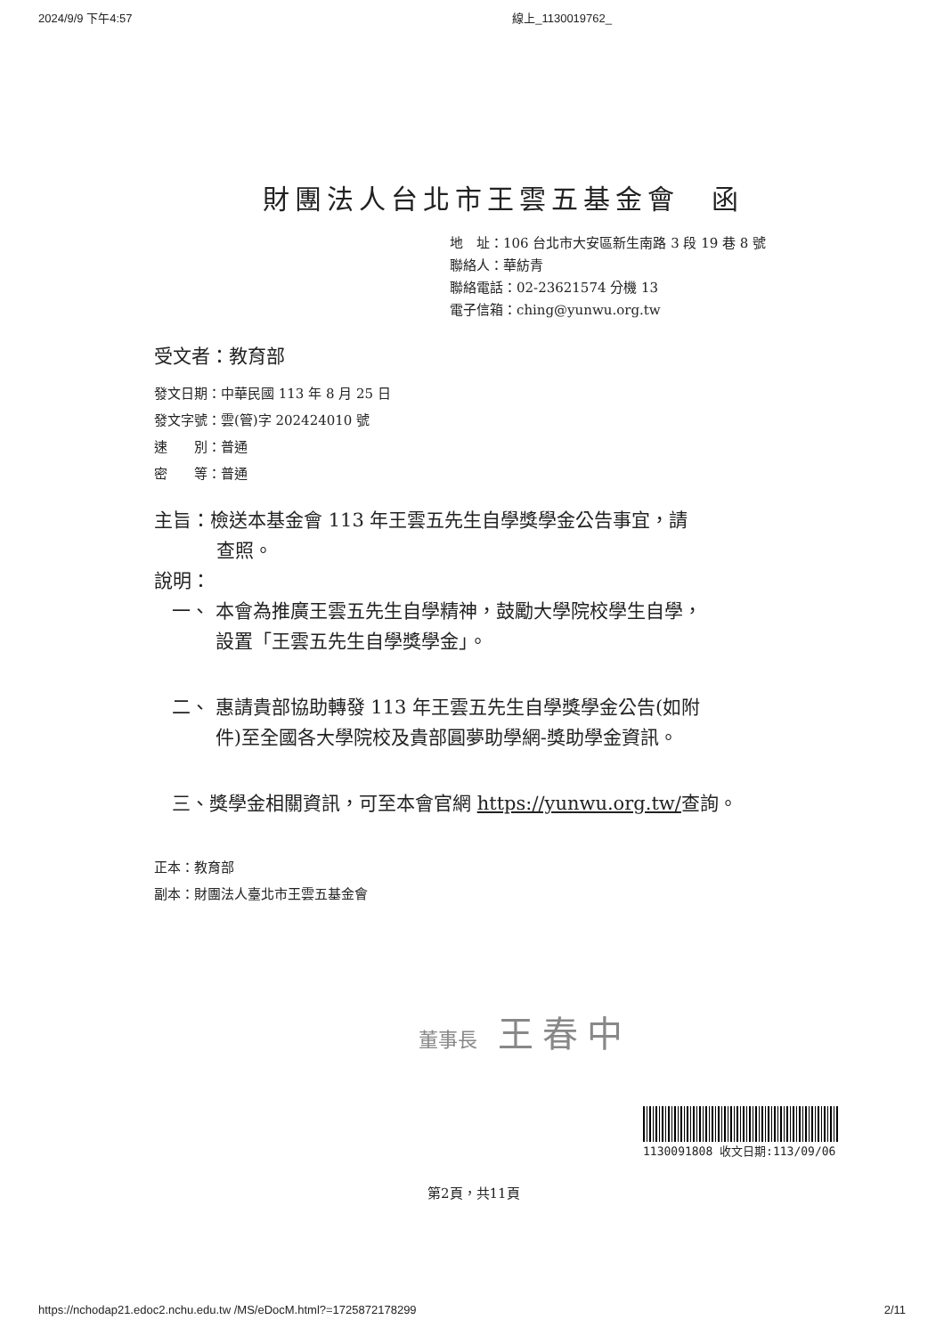2024/9/9 下午4:57 線上_1130019762_
財團法人台北市王雲五基金會　函
地　址：106 台北市大安區新生南路 3 段 19 巷 8 號
聯絡人：華紡青
聯絡電話：02-23621574 分機 13
電子信箱：ching@yunwu.org.tw
受文者：教育部
發文日期：中華民國 113 年 8 月 25 日
發文字號：雲(管)字 202424010 號
速　　別：普通
密　　等：普通
主旨：檢送本基金會 113 年王雲五先生自學獎學金公告事宜，請
查照。
說明：
一、 本會為推廣王雲五先生自學精神，鼓勵大學院校學生自學，
　　 設置「王雲五先生自學獎學金」。
二、 惠請貴部協助轉發 113 年王雲五先生自學獎學金公告(如附
　　 件)至全國各大學院校及貴部圓夢助學網-獎助學金資訊。
三、獎學金相關資訊，可至本會官網 https://yunwu.org.tw/查詢。
正本：教育部
副本：財團法人臺北市王雲五基金會
董事長 王春中
1130091808 收文日期:113/09/06
第2頁，共11頁
https://nchodap21.edoc2.nchu.edu.tw /MS/eDocM.html?=1725872178299 2/11